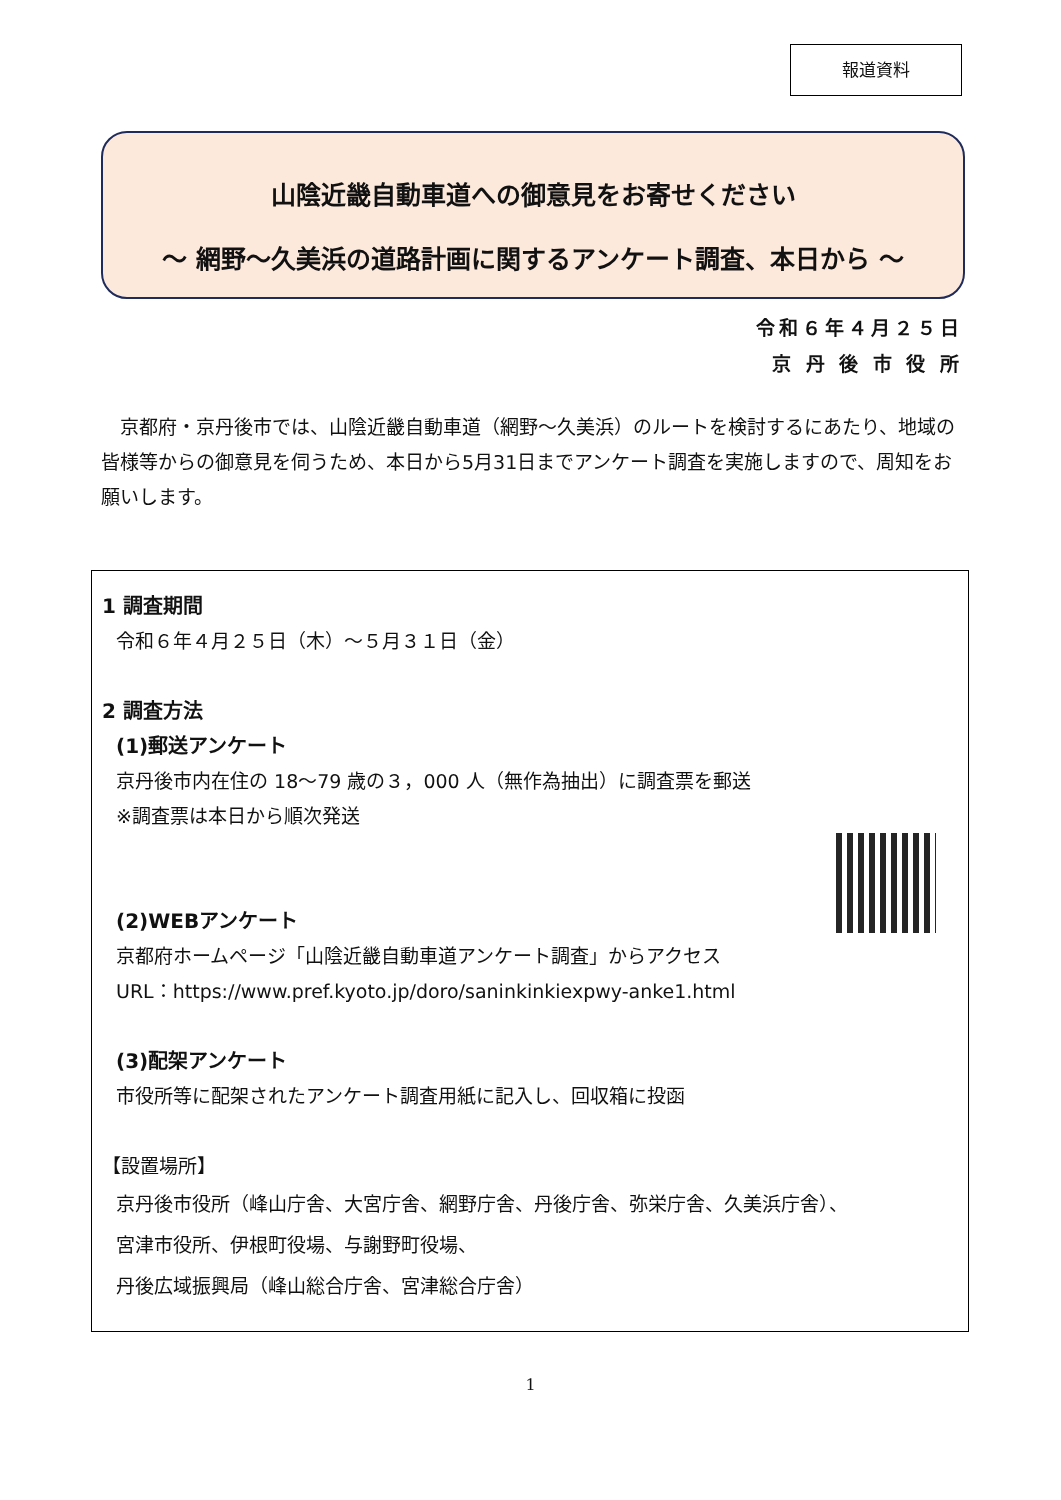報道資料
山陰近畿自動車道への御意見をお寄せください
～ 網野～久美浜の道路計画に関するアンケート調査、本日から ～
令和６年４月２５日
京 丹 後 市 役 所
　京都府・京丹後市では、山陰近畿自動車道（網野～久美浜）のルートを検討するにあたり、地域の皆様等からの御意見を伺うため、本日から5月31日までアンケート調査を実施しますので、周知をお願いします。
1 調査期間
令和６年４月２５日（木）～５月３１日（金）
2 調査方法
(1)郵送アンケート
京丹後市内在住の 18～79 歳の３，000 人（無作為抽出）に調査票を郵送
※調査票は本日から順次発送
(2)WEBアンケート
京都府ホームページ「山陰近畿自動車道アンケート調査」からアクセス
URL：https://www.pref.kyoto.jp/doro/saninkinkiexpwy-anke1.html
(3)配架アンケート
市役所等に配架されたアンケート調査用紙に記入し、回収箱に投函
【設置場所】
京丹後市役所（峰山庁舎、大宮庁舎、網野庁舎、丹後庁舎、弥栄庁舎、久美浜庁舎）、
宮津市役所、伊根町役場、与謝野町役場、
丹後広域振興局（峰山総合庁舎、宮津総合庁舎）
1